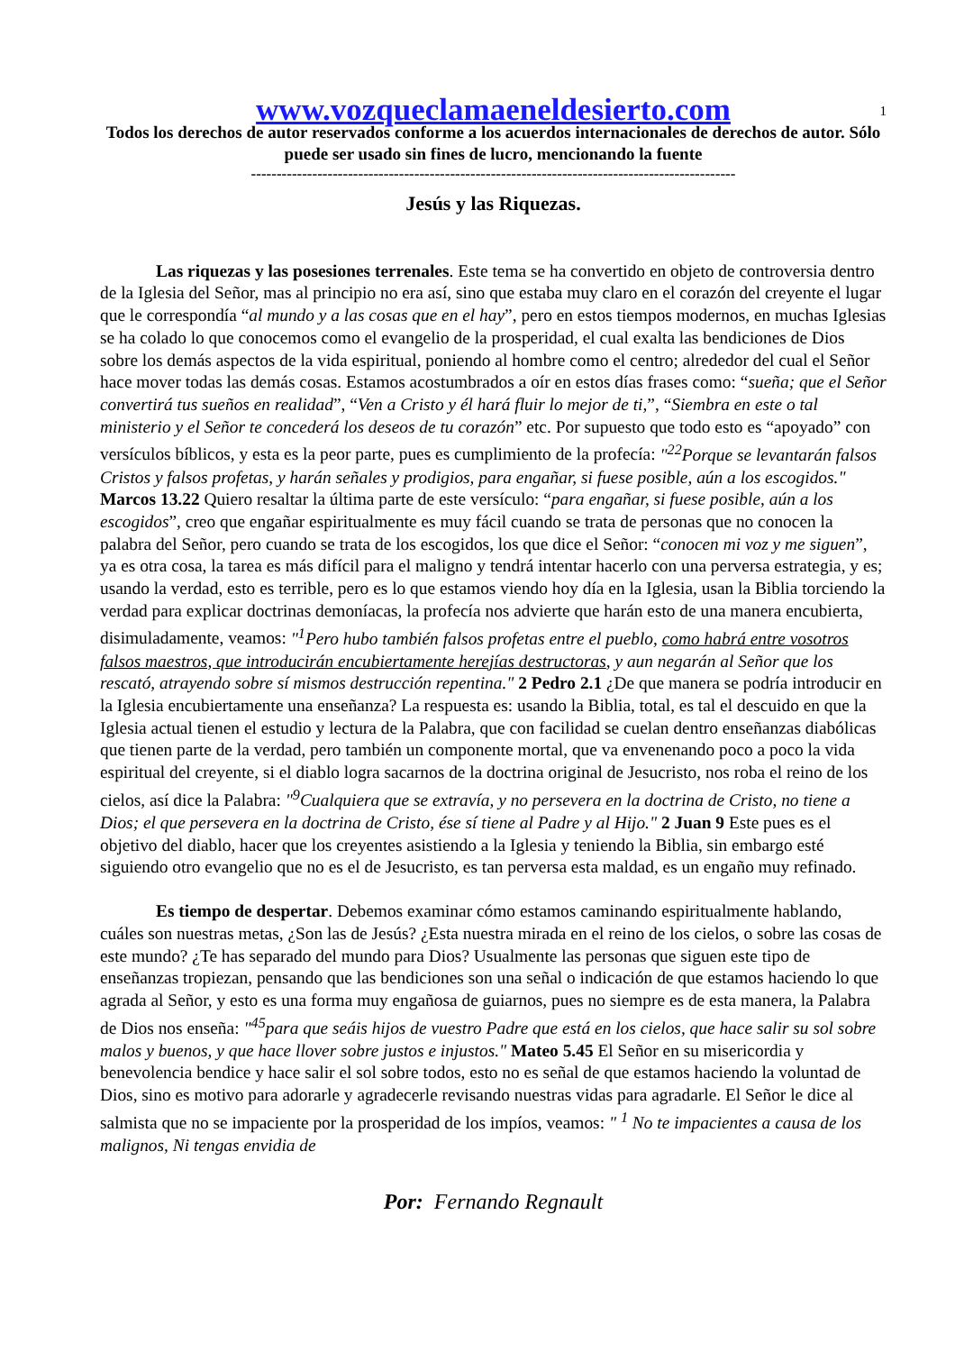1
www.vozqueclamaeneldesierto.com
Todos los derechos de autor reservados conforme a los acuerdos internacionales de derechos de autor. Sólo puede ser usado sin fines de lucro, mencionando la fuente
-----------------------------------------------------------------------------------------------
Jesús y las Riquezas.
Las riquezas y las posesiones terrenales. Este tema se ha convertido en objeto de controversia dentro de la Iglesia del Señor, mas al principio no era así, sino que estaba muy claro en el corazón del creyente el lugar que le correspondía “al mundo y a las cosas que en el hay”, pero en estos tiempos modernos, en muchas Iglesias se ha colado lo que conocemos como el evangelio de la prosperidad, el cual exalta las bendiciones de Dios sobre los demás aspectos de la vida espiritual, poniendo al hombre como el centro; alrededor del cual el Señor hace mover todas las demás cosas. Estamos acostumbrados a oír en estos días frases como: “sueña; que el Señor convertirá tus sueños en realidad”, “Ven a Cristo y él hará fluir lo mejor de ti,”, “Siembra en este o tal ministerio y el Señor te concederá los deseos de tu corazón” etc. Por supuesto que todo esto es “apoyado” con versículos bíblicos, y esta es la peor parte, pues es cumplimiento de la profecía: "<sup>22</sup>Porque se levantarán falsos Cristos y falsos profetas, y harán señales y prodigios, para engañar, si fuese posible, aún a los escogidos." Marcos 13.22 Quiero resaltar la última parte de este versículo: “para engañar, si fuese posible, aún a los escogidos”, creo que engañar espiritualmente es muy fácil cuando se trata de personas que no conocen la palabra del Señor, pero cuando se trata de los escogidos, los que dice el Señor: “conocen mi voz y me siguen”, ya es otra cosa, la tarea es más difícil para el maligno y tendrá intentar hacerlo con una perversa estrategia, y es; usando la verdad, esto es terrible, pero es lo que estamos viendo hoy día en la Iglesia, usan la Biblia torciendo la verdad para explicar doctrinas demoníacas, la profecía nos advierte que harán esto de una manera encubierta, disimuladamente, veamos: "<sup>1</sup>Pero hubo también falsos profetas entre el pueblo, como habrá entre vosotros falsos maestros, que introducirán encubiertamente herejías destructoras, y aun negarán al Señor que los rescató, atrayendo sobre sí mismos destrucción repentina." 2 Pedro 2.1 ¿De que manera se podría introducir en la Iglesia encubiertamente una enseñanza? La respuesta es: usando la Biblia, total, es tal el descuido en que la Iglesia actual tienen el estudio y lectura de la Palabra, que con facilidad se cuelan dentro enseñanzas diabólicas que tienen parte de la verdad, pero también un componente mortal, que va envenenando poco a poco la vida espiritual del creyente, si el diablo logra sacarnos de la doctrina original de Jesucristo, nos roba el reino de los cielos, así dice la Palabra: "<sup>9</sup>Cualquiera que se extravía, y no persevera en la doctrina de Cristo, no tiene a Dios; el que persevera en la doctrina de Cristo, ése sí tiene al Padre y al Hijo." 2 Juan 9 Este pues es el objetivo del diablo, hacer que los creyentes asistiendo a la Iglesia y teniendo la Biblia, sin embargo esté siguiendo otro evangelio que no es el de Jesucristo, es tan perversa esta maldad, es un engaño muy refinado.
Es tiempo de despertar. Debemos examinar cómo estamos caminando espiritualmente hablando, cuáles son nuestras metas, ¿Son las de Jesús? ¿Esta nuestra mirada en el reino de los cielos, o sobre las cosas de este mundo? ¿Te has separado del mundo para Dios? Usualmente las personas que siguen este tipo de enseñanzas tropiezan, pensando que las bendiciones son una señal o indicación de que estamos haciendo lo que agrada al Señor, y esto es una forma muy engañosa de guiarnos, pues no siempre es de esta manera, la Palabra de Dios nos enseña: "<sup>45</sup>para que seáis hijos de vuestro Padre que está en los cielos, que hace salir su sol sobre malos y buenos, y que hace llover sobre justos e injustos." Mateo 5.45 El Señor en su misericordia y benevolencia bendice y hace salir el sol sobre todos, esto no es señal de que estamos haciendo la voluntad de Dios, sino es motivo para adorarle y agradecerle revisando nuestras vidas para agradarle. El Señor le dice al salmista que no se impaciente por la prosperidad de los impíos, veamos: " <sup>1</sup> No te impacientes a causa de los malignos, Ni tengas envidia de
Por: Fernando Regnault